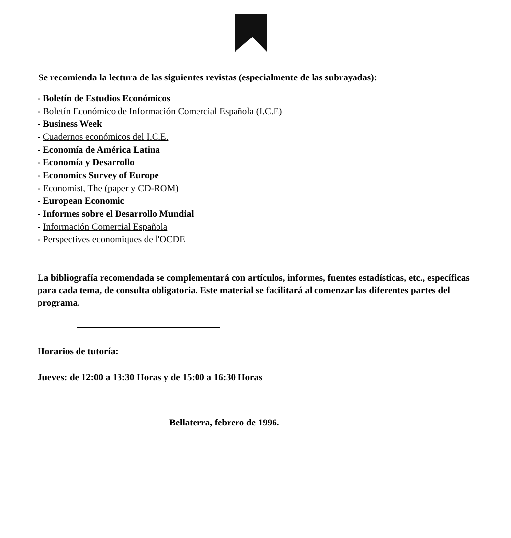Se recomienda la lectura de las siguientes revistas (especialmente de las subrayadas):
- Boletín de Estudios Económicos
- Boletín Económico de Información Comercial Española (I.C.E)
- Business Week
- Cuadernos económicos del I.C.E.
- Economía de América Latina
- Economía y Desarrollo
- Economics Survey of Europe
- Economist, The (paper y CD-ROM)
- European Economic
- Informes sobre el Desarrollo Mundial
- Información Comercial Española
- Perspectives economiques de l'OCDE
La bibliografía recomendada se complementará con artículos, informes, fuentes estadísticas, etc., específicas para cada tema, de consulta obligatoria. Este material se facilitará al comenzar las diferentes partes del programa.
Horarios de tutoría:
Jueves: de 12:00 a 13:30 Horas y de 15:00 a 16:30 Horas
Bellaterra, febrero de 1996.